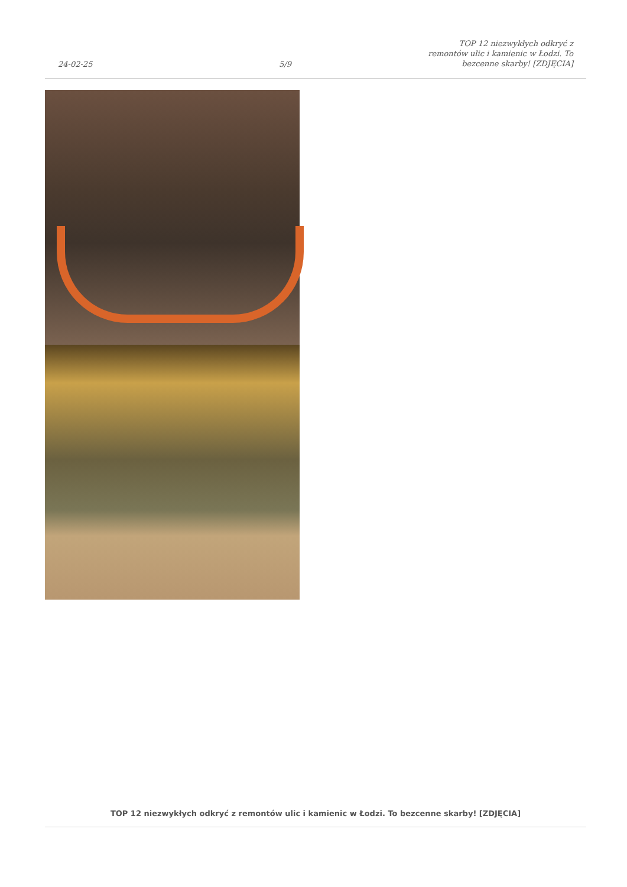24-02-25
5/9
TOP 12 niezwykłych odkryć z remontów ulic i kamienic w Łodzi. To bezcenne skarby! [ZDJĘCIA]
TOP 12 niezwykłych odkryć z remontów ulic i kamienic w Łodzi. To bezcenne skarby! [ZDJĘCIA]